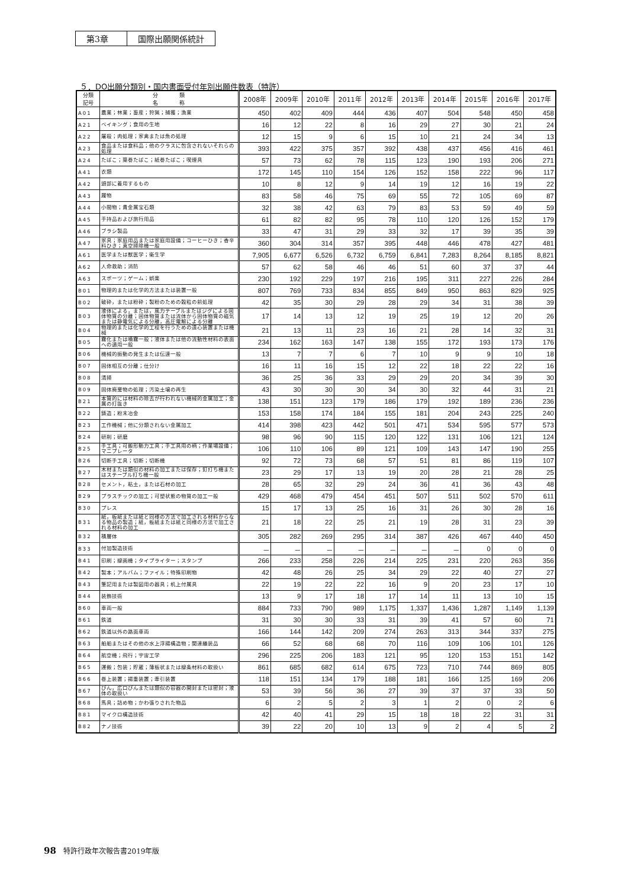第3章 国際出願関係統計
５．DO出願分類別・国内書面受付年別出願件数表（特許）
| 分類 記号 | 分 類 名 称 | 2008年 | 2009年 | 2010年 | 2011年 | 2012年 | 2013年 | 2014年 | 2015年 | 2016年 | 2017年 |
| --- | --- | --- | --- | --- | --- | --- | --- | --- | --- | --- | --- |
| A01 | 農業；林業；畜産；狩猟；捕獲；漁業 | 450 | 402 | 409 | 444 | 436 | 407 | 504 | 548 | 450 | 458 |
| A21 | ベイキング；食用の生地 | 16 | 12 | 22 | 8 | 16 | 29 | 27 | 30 | 21 | 24 |
| A22 | 屠殺；肉処理；家禽または魚の処理 | 12 | 15 | 9 | 6 | 15 | 10 | 21 | 24 | 34 | 13 |
| A23 | 食品または食料品；他のクラスに包含されないそれらの処理 | 393 | 422 | 375 | 357 | 392 | 438 | 437 | 456 | 416 | 461 |
| A24 | たばこ；葉巻たばこ；紙巻たばこ；喫煙具 | 57 | 73 | 62 | 78 | 115 | 123 | 190 | 193 | 206 | 271 |
| A41 | 衣類 | 172 | 145 | 110 | 154 | 126 | 152 | 158 | 222 | 96 | 117 |
| A42 | 頭部に着用するもの | 10 | 8 | 12 | 9 | 14 | 19 | 12 | 16 | 19 | 22 |
| A43 | 履物 | 83 | 58 | 46 | 75 | 69 | 55 | 72 | 105 | 69 | 87 |
| A44 | 小間物；貴金属宝石類 | 32 | 38 | 42 | 63 | 79 | 83 | 53 | 59 | 49 | 59 |
| A45 | 手持品および旅行用品 | 61 | 82 | 82 | 95 | 78 | 110 | 120 | 126 | 152 | 179 |
| A46 | ブラシ製品 | 33 | 47 | 31 | 29 | 33 | 32 | 17 | 39 | 35 | 39 |
| A47 | 家具；家庭用品または家庭用設備；コーヒーひき；香辛料ひき；真空掃除機一般 | 360 | 304 | 314 | 357 | 395 | 448 | 446 | 478 | 427 | 481 |
| A61 | 医学または獣医学；衛生学 | 7,905 | 6,677 | 6,526 | 6,732 | 6,759 | 6,841 | 7,283 | 8,264 | 8,185 | 8,821 |
| A62 | 人命救助；消防 | 57 | 62 | 58 | 46 | 46 | 51 | 60 | 37 | 37 | 44 |
| A63 | スポーツ；ゲーム；娯楽 | 230 | 192 | 229 | 197 | 216 | 195 | 311 | 227 | 226 | 284 |
| B01 | 物理的または化学的方法または装置一般 | 807 | 769 | 733 | 834 | 855 | 849 | 950 | 863 | 829 | 925 |
| B02 | 破砕，または粉砕；製粉のための穀粒の前処理 | 42 | 35 | 30 | 29 | 28 | 29 | 34 | 31 | 38 | 39 |
| B03 | 液体による，または，風力テーブルまたはジグによる固体物質の分離；固体物質または流体から固体物質の磁気または静電気による分離，高圧電解による分離 | 17 | 14 | 13 | 12 | 19 | 25 | 19 | 12 | 20 | 26 |
| B04 | 物理的または化学的工程を行うための遠心装置または機械 | 21 | 13 | 11 | 23 | 16 | 21 | 28 | 14 | 32 | 31 |
| B05 | 霧化または噴霧一般；液体または他の流動性材料の表面への適用一般 | 234 | 162 | 163 | 147 | 138 | 155 | 172 | 193 | 173 | 176 |
| B06 | 機械的振動の発生または伝達一般 | 13 | 7 | 7 | 6 | 7 | 10 | 9 | 9 | 10 | 18 |
| B07 | 固体相互の分離；仕分け | 16 | 11 | 16 | 15 | 12 | 22 | 18 | 22 | 22 | 16 |
| B08 | 清掃 | 36 | 25 | 36 | 33 | 29 | 29 | 20 | 34 | 39 | 30 |
| B09 | 固体廃棄物の処理；汚染土壌の再生 | 43 | 30 | 30 | 30 | 34 | 30 | 32 | 44 | 31 | 21 |
| B21 | 本質的には材料の除去が行われない機械的金属加工；金属の打抜き | 138 | 151 | 123 | 179 | 186 | 179 | 192 | 189 | 236 | 236 |
| B22 | 鋳造；粉末冶金 | 153 | 158 | 174 | 184 | 155 | 181 | 204 | 243 | 225 | 240 |
| B23 | 工作機械；他に分類されない金属加工 | 414 | 398 | 423 | 442 | 501 | 471 | 534 | 595 | 577 | 573 |
| B24 | 研削；研磨 | 98 | 96 | 90 | 115 | 120 | 122 | 131 | 106 | 121 | 124 |
| B25 | 手工具；可搬形動力工具；手工具用の柄；作業場設備；マニプレータ | 106 | 110 | 106 | 89 | 121 | 109 | 143 | 147 | 190 | 255 |
| B26 | 切断手工具；切断；切断機 | 92 | 72 | 73 | 68 | 57 | 51 | 81 | 86 | 119 | 107 |
| B27 | 木材または類似の材料の加工または保存；釘打ち機またはステープル打ち機一般 | 23 | 29 | 17 | 13 | 19 | 20 | 28 | 21 | 28 | 25 |
| B28 | セメント，粘土，または石材の加工 | 28 | 65 | 32 | 29 | 24 | 36 | 41 | 36 | 43 | 48 |
| B29 | プラスチックの加工；可塑状態の物質の加工一般 | 429 | 468 | 479 | 454 | 451 | 507 | 511 | 502 | 570 | 611 |
| B30 | プレス | 15 | 17 | 13 | 25 | 16 | 31 | 26 | 30 | 28 | 16 |
| B31 | 紙，板紙または紙と同様の方法で加工される材料からなる物品の製造；紙，板紙または紙と同様の方法で加工される材料の加工 | 21 | 18 | 22 | 25 | 21 | 19 | 28 | 31 | 23 | 39 |
| B32 | 積層体 | 305 | 282 | 269 | 295 | 314 | 387 | 426 | 467 | 440 | 450 |
| B33 | 付加製造技術 | － | － | － | － | － | － | － | 0 | 0 | 0 |
| B41 | 印刷；線画機；タイプライター；スタンプ | 266 | 233 | 258 | 226 | 214 | 225 | 231 | 220 | 263 | 356 |
| B42 | 製本；アルバム；ファイル；特殊印刷物 | 42 | 48 | 26 | 25 | 34 | 29 | 22 | 40 | 27 | 27 |
| B43 | 筆記用または製図用の器具；机上付属具 | 22 | 19 | 22 | 22 | 16 | 9 | 20 | 23 | 17 | 10 |
| B44 | 装飾技術 | 13 | 9 | 17 | 18 | 17 | 14 | 11 | 13 | 10 | 15 |
| B60 | 車両一般 | 884 | 733 | 790 | 989 | 1,175 | 1,337 | 1,436 | 1,287 | 1,149 | 1,139 |
| B61 | 鉄道 | 31 | 30 | 30 | 33 | 31 | 39 | 41 | 57 | 60 | 71 |
| B62 | 鉄道以外の路面車両 | 166 | 144 | 142 | 209 | 274 | 263 | 313 | 344 | 337 | 275 |
| B63 | 船舶またはその他の水上浮揚構造物；関連艤装品 | 66 | 52 | 68 | 68 | 70 | 116 | 109 | 106 | 101 | 126 |
| B64 | 航空機；飛行；宇宙工学 | 296 | 225 | 206 | 183 | 121 | 95 | 120 | 153 | 151 | 142 |
| B65 | 運搬；包装；貯蔵；薄板状または線条材料の取扱い | 861 | 685 | 682 | 614 | 675 | 723 | 710 | 744 | 869 | 805 |
| B66 | 巻上装置；揚重装置；牽引装置 | 118 | 151 | 134 | 179 | 188 | 181 | 166 | 125 | 169 | 206 |
| B67 | びん，広口びんまたは類似の容器の開封または密封；液体の取扱い | 53 | 39 | 56 | 36 | 27 | 39 | 37 | 37 | 33 | 50 |
| B68 | 馬具；詰め物；かわ張りされた物品 | 6 | 2 | 5 | 2 | 3 | 1 | 2 | 0 | 2 | 6 |
| B81 | マイクロ構造技術 | 42 | 40 | 41 | 29 | 15 | 18 | 18 | 22 | 31 | 31 |
| B82 | ナノ技術 | 39 | 22 | 20 | 10 | 13 | 9 | 2 | 4 | 5 | 2 |
98　特許行政年次報告書2019年版